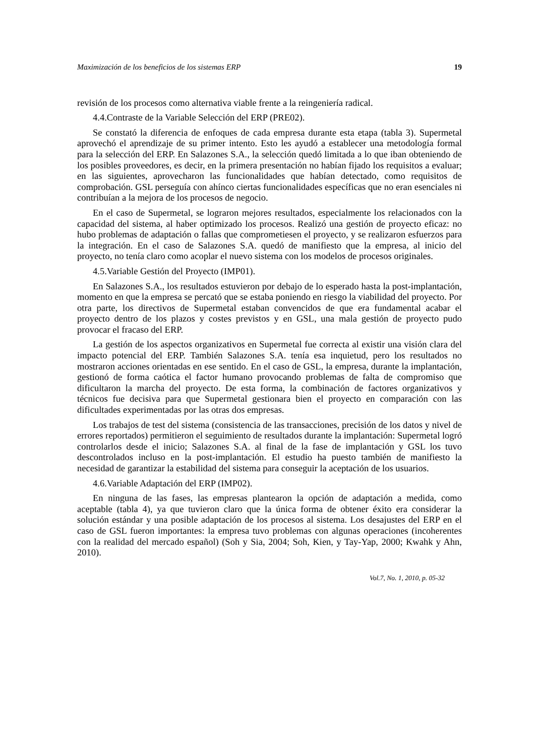Maximización de los beneficios de los sistemas ERP 19
revisión de los procesos como alternativa viable frente a la reingeniería radical.
4.4.Contraste de la Variable Selección del ERP (PRE02).
Se constató la diferencia de enfoques de cada empresa durante esta etapa (tabla 3). Supermetal aprovechó el aprendizaje de su primer intento. Esto les ayudó a establecer una metodología formal para la selección del ERP. En Salazones S.A., la selección quedó limitada a lo que iban obteniendo de los posibles proveedores, es decir, en la primera presentación no habían fijado los requisitos a evaluar; en las siguientes, aprovecharon las funcionalidades que habían detectado, como requisitos de comprobación. GSL perseguía con ahínco ciertas funcionalidades específicas que no eran esenciales ni contribuían a la mejora de los procesos de negocio.
En el caso de Supermetal, se lograron mejores resultados, especialmente los relacionados con la capacidad del sistema, al haber optimizado los procesos. Realizó una gestión de proyecto eficaz: no hubo problemas de adaptación o fallas que comprometiesen el proyecto, y se realizaron esfuerzos para la integración. En el caso de Salazones S.A. quedó de manifiesto que la empresa, al inicio del proyecto, no tenía claro como acoplar el nuevo sistema con los modelos de procesos originales.
4.5.Variable Gestión del Proyecto (IMP01).
En Salazones S.A., los resultados estuvieron por debajo de lo esperado hasta la post-implantación, momento en que la empresa se percató que se estaba poniendo en riesgo la viabilidad del proyecto. Por otra parte, los directivos de Supermetal estaban convencidos de que era fundamental acabar el proyecto dentro de los plazos y costes previstos y en GSL, una mala gestión de proyecto pudo provocar el fracaso del ERP.
La gestión de los aspectos organizativos en Supermetal fue correcta al existir una visión clara del impacto potencial del ERP. También Salazones S.A. tenía esa inquietud, pero los resultados no mostraron acciones orientadas en ese sentido. En el caso de GSL, la empresa, durante la implantación, gestionó de forma caótica el factor humano provocando problemas de falta de compromiso que dificultaron la marcha del proyecto. De esta forma, la combinación de factores organizativos y técnicos fue decisiva para que Supermetal gestionara bien el proyecto en comparación con las dificultades experimentadas por las otras dos empresas.
Los trabajos de test del sistema (consistencia de las transacciones, precisión de los datos y nivel de errores reportados) permitieron el seguimiento de resultados durante la implantación: Supermetal logró controlarlos desde el inicio; Salazones S.A. al final de la fase de implantación y GSL los tuvo descontrolados incluso en la post-implantación. El estudio ha puesto también de manifiesto la necesidad de garantizar la estabilidad del sistema para conseguir la aceptación de los usuarios.
4.6.Variable Adaptación del ERP (IMP02).
En ninguna de las fases, las empresas plantearon la opción de adaptación a medida, como aceptable (tabla 4), ya que tuvieron claro que la única forma de obtener éxito era considerar la solución estándar y una posible adaptación de los procesos al sistema. Los desajustes del ERP en el caso de GSL fueron importantes: la empresa tuvo problemas con algunas operaciones (incoherentes con la realidad del mercado español) (Soh y Sia, 2004; Soh, Kien, y Tay-Yap, 2000; Kwahk y Ahn, 2010).
Vol.7, No. 1, 2010, p. 05-32